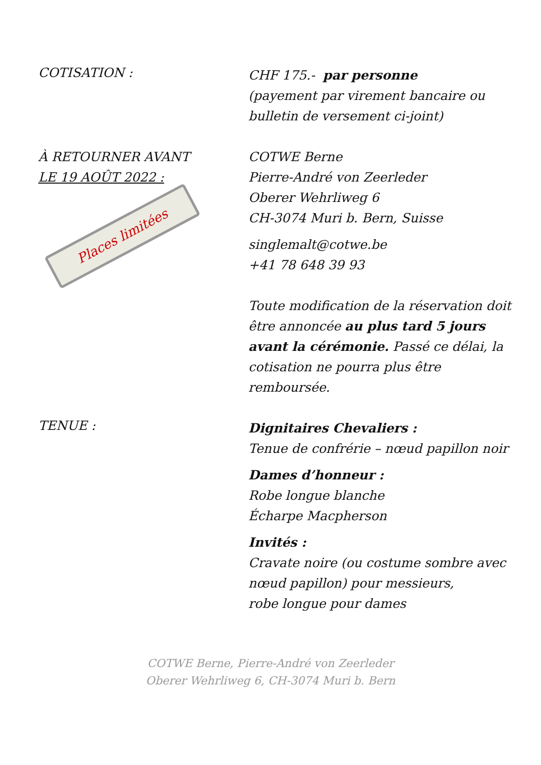COTISATION :
CHF 175.- par personne
(payement par virement bancaire ou bulletin de versement ci-joint)
À RETOURNER AVANT
LE 19 AOÛT 2022 :
Places limitées
COTWE Berne
Pierre-André von Zeerleder
Oberer Wehrliweg 6
CH-3074 Muri b. Bern, Suisse
singlemalt@cotwe.be
+41 78 648 39 93
Toute modification de la réservation doit être annoncée au plus tard 5 jours avant la cérémonie. Passé ce délai, la cotisation ne pourra plus être remboursée.
TENUE :
Dignitaires Chevaliers :
Tenue de confrérie – nœud papillon noir
Dames d’honneur :
Robe longue blanche
Écharpe Macpherson
Invités :
Cravate noire (ou costume sombre avec nœud papillon) pour messieurs,
robe longue pour dames
COTWE Berne, Pierre-André von Zeerleder
Oberer Wehrliweg 6, CH-3074 Muri b. Bern